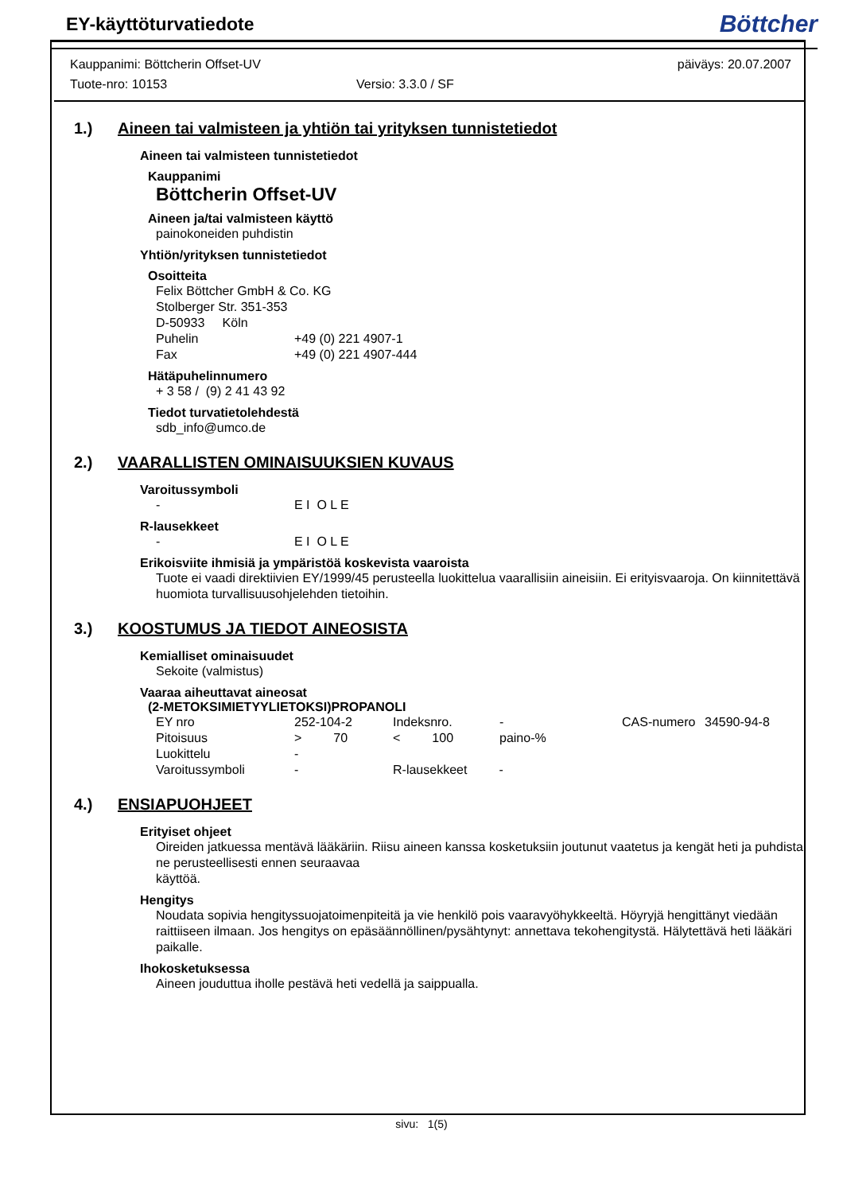EY-käyttöturvatiedote
Böttcher
Kauppanimi: Böttcherin Offset-UV päiväys: 20.07.2007
Tuote-nro: 10153 Versio: 3.3.0 / SF
1.) Aineen tai valmisteen ja yhtiön tai yrityksen tunnistetiedot
Aineen tai valmisteen tunnistetiedot
Kauppanimi
Böttcherin Offset-UV
Aineen ja/tai valmisteen käyttö
painokoneiden puhdistin
Yhtiön/yrityksen tunnistetiedot
Osoitteita
Felix Böttcher GmbH & Co. KG
Stolberger Str. 351-353
D-50933 Köln
| Puhelin | +49 (0) 221 4907-1 |
| Fax | +49 (0) 221 4907-444 |
Hätäpuhelinnumero
+ 3 58 / (9) 2 41 43 92
Tiedot turvatietolehdestä
sdb_info@umco.de
2.) VAARALLISTEN OMINAISUUKSIEN KUVAUS
Varoitussymboli
| - | E I O L E |
R-lausekkeet
| - | E I O L E |
Erikoisviite ihmisiä ja ympäristöä koskevista vaaroista
Tuote ei vaadi direktiivien EY/1999/45 perusteella luokittelua vaarallisiin aineisiin. Ei erityisvaaroja. On kiinnitettävä huomiota turvallisuusohjelehden tietoihin.
3.) KOOSTUMUS JA TIEDOT AINEOSISTA
Kemialliset ominaisuudet
Sekoite (valmistus)
Vaaraa aiheuttavat aineosat
(2-METOKSIMIETYYLIETOKSI)PROPANOLI
| EY nro | 252-104-2 | Indeksnro. | - | CAS-numero | 34590-94-8 |
| Pitoisuus | > 70 | < 100 | paino-% | | |
| Luokittelu | - | | | | |
| Varoitussymboli | - | R-lausekkeet - | | | |
4.) ENSIAPUOHJEET
Erityiset ohjeet
Oireiden jatkuessa mentävä lääkäriin. Riisu aineen kanssa kosketuksiin joutunut vaatetus ja kengät heti ja puhdista ne perusteellisesti ennen seuraavaa
käyttöä.
Hengitys
Noudata sopivia hengityssuojatoimenpiteitä ja vie henkilö pois vaaravyöhykkeeltä. Höyryjä hengittänyt viedään raittiiseen ilmaan. Jos hengitys on epäsäännöllinen/pysähtynyt: annettava tekohengitystä. Hälytettävä heti lääkäri paikalle.
Ihokosketuksessa
Aineen jouduttua iholle pestävä heti vedellä ja saippualla.
sivu: 1(5)